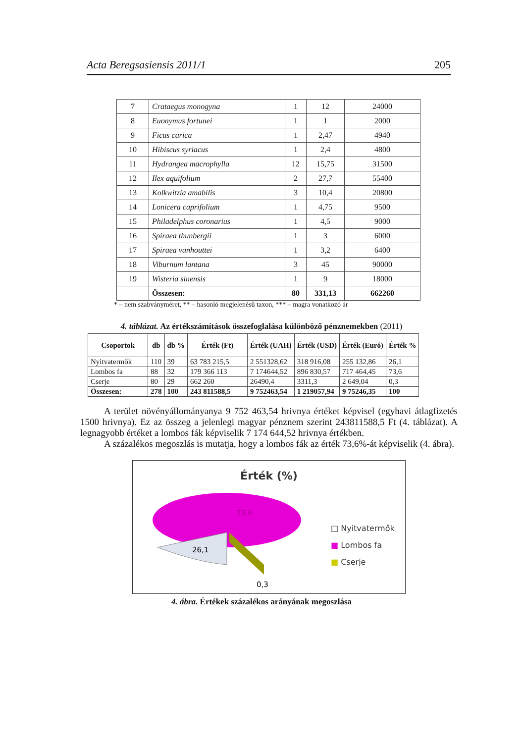Acta Beregsasiensis 2011/1 205
| 7 | Crataegus monogyna | 1 | 12 | 24000 |
| 8 | Euonymus fortunei | 1 | 1 | 2000 |
| 9 | Ficus carica | 1 | 2,47 | 4940 |
| 10 | Hibiscus syriacus | 1 | 2,4 | 4800 |
| 11 | Hydrangea macrophylla | 12 | 15,75 | 31500 |
| 12 | Ilex aquifolium | 2 | 27,7 | 55400 |
| 13 | Kolkwitzia amabilis | 3 | 10,4 | 20800 |
| 14 | Lonicera caprifolium | 1 | 4,75 | 9500 |
| 15 | Philadelphus coronarius | 1 | 4,5 | 9000 |
| 16 | Spiraea thunbergii | 1 | 3 | 6000 |
| 17 | Spiraea vanhouttei | 1 | 3,2 | 6400 |
| 18 | Viburnum lantana | 3 | 45 | 90000 |
| 19 | Wisteria sinensis | 1 | 9 | 18000 |
| | Összesen: | 80 | 331,13 | 662260 |
* – nem szabványméret, ** – hasonló megjelenésű taxon, *** – magra vonatkozó ár
4. táblázat. Az értékszámítások összefoglalása különböző pénznemekben (2011)
| Csoportok | db | db % | Érték (Ft) | Érték (UAH) | Érték (USD) | Érték (Euró) | Érték % |
| --- | --- | --- | --- | --- | --- | --- | --- |
| Nyitvatermők | 110 | 39 | 63 783 215,5 | 2 551328,62 | 318 916,08 | 255 132,86 | 26,1 |
| Lombos fa | 88 | 32 | 179 366 113 | 7 174644,52 | 896 830,57 | 717 464,45 | 73,6 |
| Cserje | 80 | 29 | 662 260 | 26490,4 | 3311,3 | 2 649,04 | 0,3 |
| Összesen: | 278 | 100 | 243 811588,5 | 9 752463,54 | 1 219057,94 | 9 75246,35 | 100 |
A terület növényállományanya 9 752 463,54 hrivnya értéket képvisel (egyhavi átlagfizetés 1500 hrivnya). Ez az összeg a jelenlegi magyar pénznem szerint 243811588,5 Ft (4. táblázat). A legnagyobb értéket a lombos fák képviselik 7 174 644,52 hrivnya értékben.
A százalékos megoszlás is mutatja, hogy a lombos fák az érték 73,6%-át képviselik (4. ábra).
Érték (%)
73,6
26,1
0,3
□ Nyitvatermők
■ Lombos fa
■ Cserje
4. ábra. Értékek százalékos arányának megoszlása